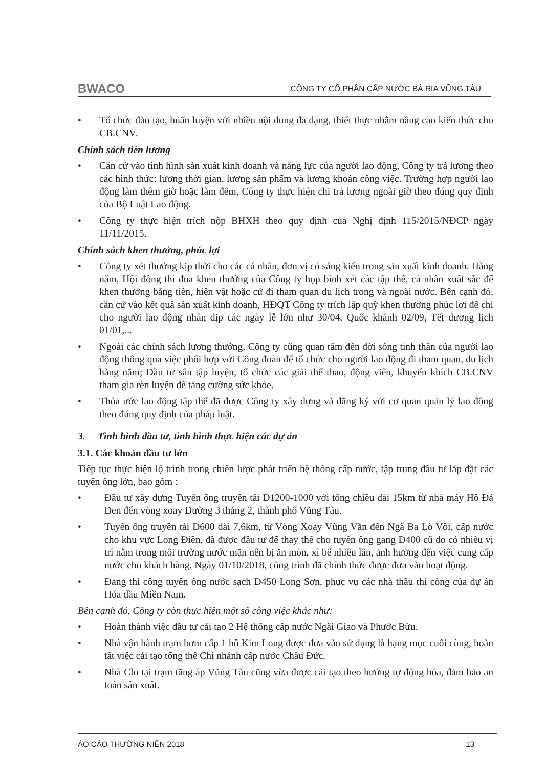BWACO CÔNG TY CỔ PHẦN CẤP NƯỚC BÀ RỊA VŨNG TÀU
Tổ chức đào tạo, huấn luyện với nhiều nội dung đa dạng, thiết thực nhằm nâng cao kiến thức cho CB.CNV.
Chính sách tiền lương
Căn cứ vào tình hình sản xuất kinh doanh và năng lực của người lao động, Công ty trả lương theo các hình thức: lương thời gian, lương sản phẩm và lương khoán công việc. Trường hợp người lao động làm thêm giờ hoặc làm đêm, Công ty thực hiện chi trả lương ngoài giờ theo đúng quy định của Bộ Luật Lao động.
Công ty thực hiện trích nộp BHXH theo quy định của Nghị định 115/2015/NĐCP ngày 11/11/2015.
Chính sách khen thưởng, phúc lợi
Công ty xét thưởng kịp thời cho các cá nhân, đơn vị có sáng kiến trong sản xuất kinh doanh. Hàng năm, Hội đồng thi đua khen thưởng của Công ty họp bình xét các tập thể, cá nhân xuất sắc để khen thưởng bằng tiền, hiện vật hoặc cử đi tham quan du lịch trong và ngoài nước. Bên cạnh đó, căn cứ vào kết quả sản xuất kinh doanh, HĐQT Công ty trích lập quỹ khen thưởng phúc lợi để chi cho người lao động nhân dịp các ngày lễ lớn như 30/04, Quốc khánh 02/09, Tết dương lịch 01/01,...
Ngoài các chính sách lương thưởng, Công ty cũng quan tâm đến đời sống tinh thần của người lao động thông qua việc phối hợp với Công đoàn để tổ chức cho người lao động đi tham quan, du lịch hàng năm; Đầu tư sân tập luyện, tổ chức các giải thể thao, động viên, khuyến khích CB.CNV tham gia rèn luyện để tăng cường sức khỏe.
Thỏa ước lao động tập thể đã được Công ty xây dựng và đăng ký với cơ quan quản lý lao động theo đúng quy định của pháp luật.
3. Tình hình đầu tư, tình hình thực hiện các dự án
3.1. Các khoản đầu tư lớn
Tiếp tục thực hiện lộ trình trong chiến lược phát triển hệ thống cấp nước, tập trung đầu tư lắp đặt các tuyến ống lớn, bao gồm :
Đầu tư xây dựng Tuyến ống truyền tải D1200-1000 với tổng chiều dài 15km từ nhà máy Hồ Đá Đen đến vòng xoay Đường 3 tháng 2, thành phố Vũng Tàu.
Tuyến ống truyền tải D600 dài 7,6km, từ Vòng Xoay Vũng Vằn đến Ngã Ba Lò Vôi, cấp nước cho khu vực Long Điền, đã được đầu tư để thay thế cho tuyến ống gang D400 cũ do có nhiều vị trí nằm trong môi trường nước mặn nên bị ăn mòn, xì bể nhiều lần, ảnh hưởng đến việc cung cấp nước cho khách hàng. Ngày 01/10/2018, công trình đã chính thức được đưa vào hoạt động.
Đang thi công tuyến ống nước sạch D450 Long Sơn, phục vụ các nhà thầu thi công của dự án Hóa dầu Miền Nam.
Bên cạnh đó, Công ty còn thực hiện một số công việc khác như:
Hoàn thành việc đầu tư cải tạo 2 Hệ thống cấp nước Ngãi Giao và Phước Bửu.
Nhà vận hành trạm bơm cấp 1 hồ Kim Long được đưa vào sử dụng là hạng mục cuối cùng, hoàn tất việc cải tạo tổng thể Chi nhánh cấp nước Châu Đức.
Nhà Clo tại trạm tăng áp Vũng Tàu cũng vừa được cải tạo theo hướng tự động hóa, đảm bảo an toàn sản xuất.
ÁO CÁO THƯỜNG NIÊN 2018 13